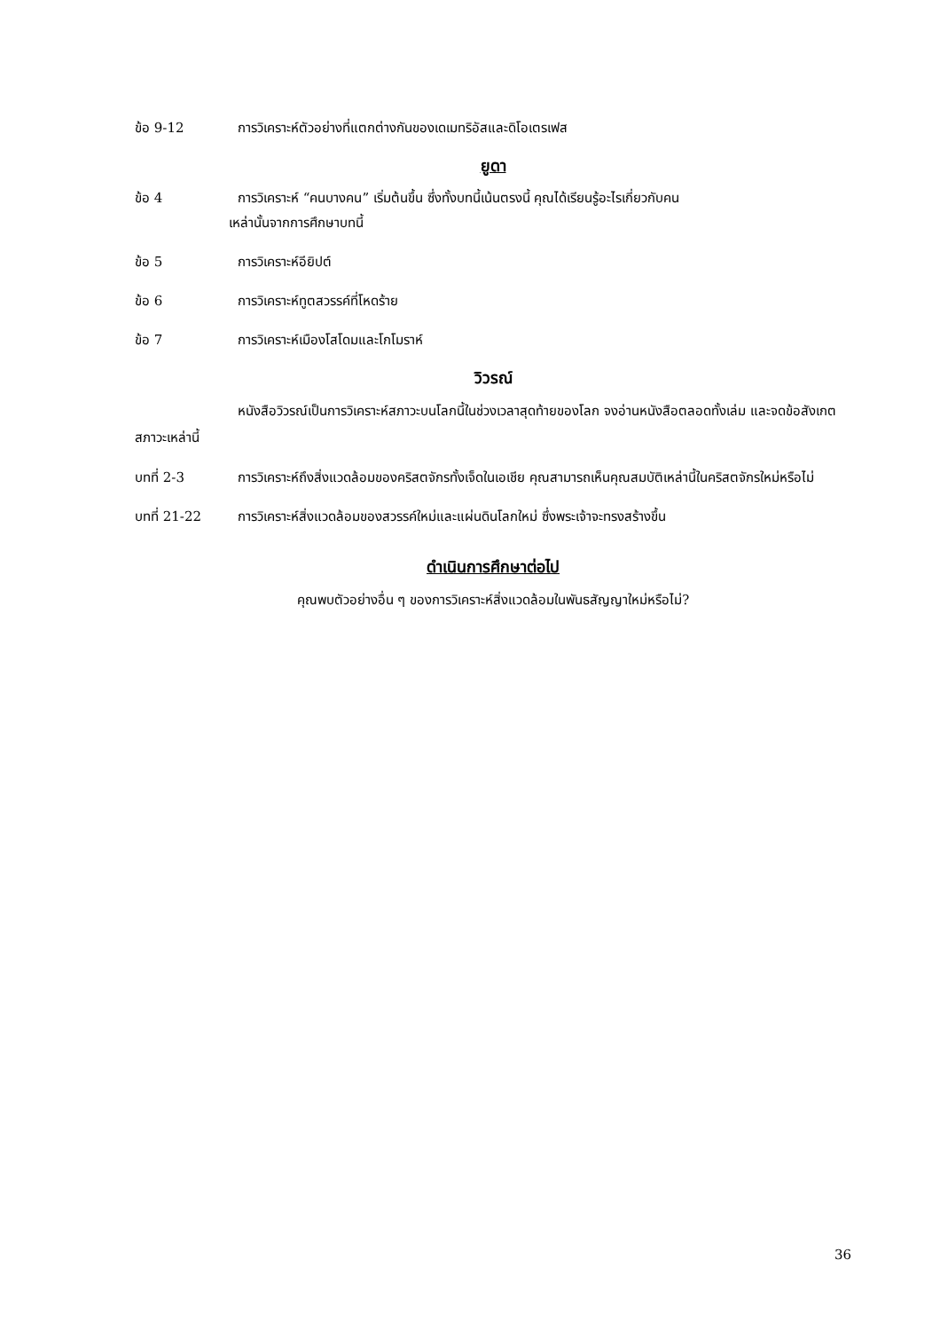ข้อ 9-12 การวิเคราะห์ตัวอย่างที่แตกต่างกันของเดเมทริอัสและดิโอเตรเฟส
ยูดา
ข้อ 4 การวิเคราะห์ “คนบางคน” เริ่มต้นขึ้น ซึ่งทั้งบทนี้เน้นตรงนี้ คุณได้เรียนรู้อะไรเกี่ยวกับคน
เหล่านั้นจากการศึกษาบทนี้
ข้อ 5 การวิเคราะห์อียิปต์
ข้อ 6 การวิเคราะห์ทูตสวรรค์ที่โหดร้าย
ข้อ 7 การวิเคราะห์เมืองโสโดมและโกโมราห์
วิวรณ์
หนังสือวิวรณ์เป็นการวิเคราะห์สภาวะบนโลกนี้ในช่วงเวลาสุดท้ายของโลก จงอ่านหนังสือตลอดทั้งเล่ม และจดข้อสังเกตสภาวะเหล่านี้
บทที่ 2-3 การวิเคราะห์ถึงสิ่งแวดล้อมของคริสตจักรทั้งเจ็ดในเอเชีย คุณสามารถเห็นคุณสมบัติเหล่านี้ในคริสตจักรใหม่หรือไม่
บทที่ 21-22 การวิเคราะห์สิ่งแวดล้อมของสวรรค์ใหม่และแผ่นดินโลกใหม่ ซึ่งพระเจ้าจะทรงสร้างขึ้น
ดำเนินการศึกษาต่อไป
คุณพบตัวอย่างอื่น ๆ ของการวิเคราะห์สิ่งแวดล้อมในพันธสัญญาใหม่หรือไม่?
36